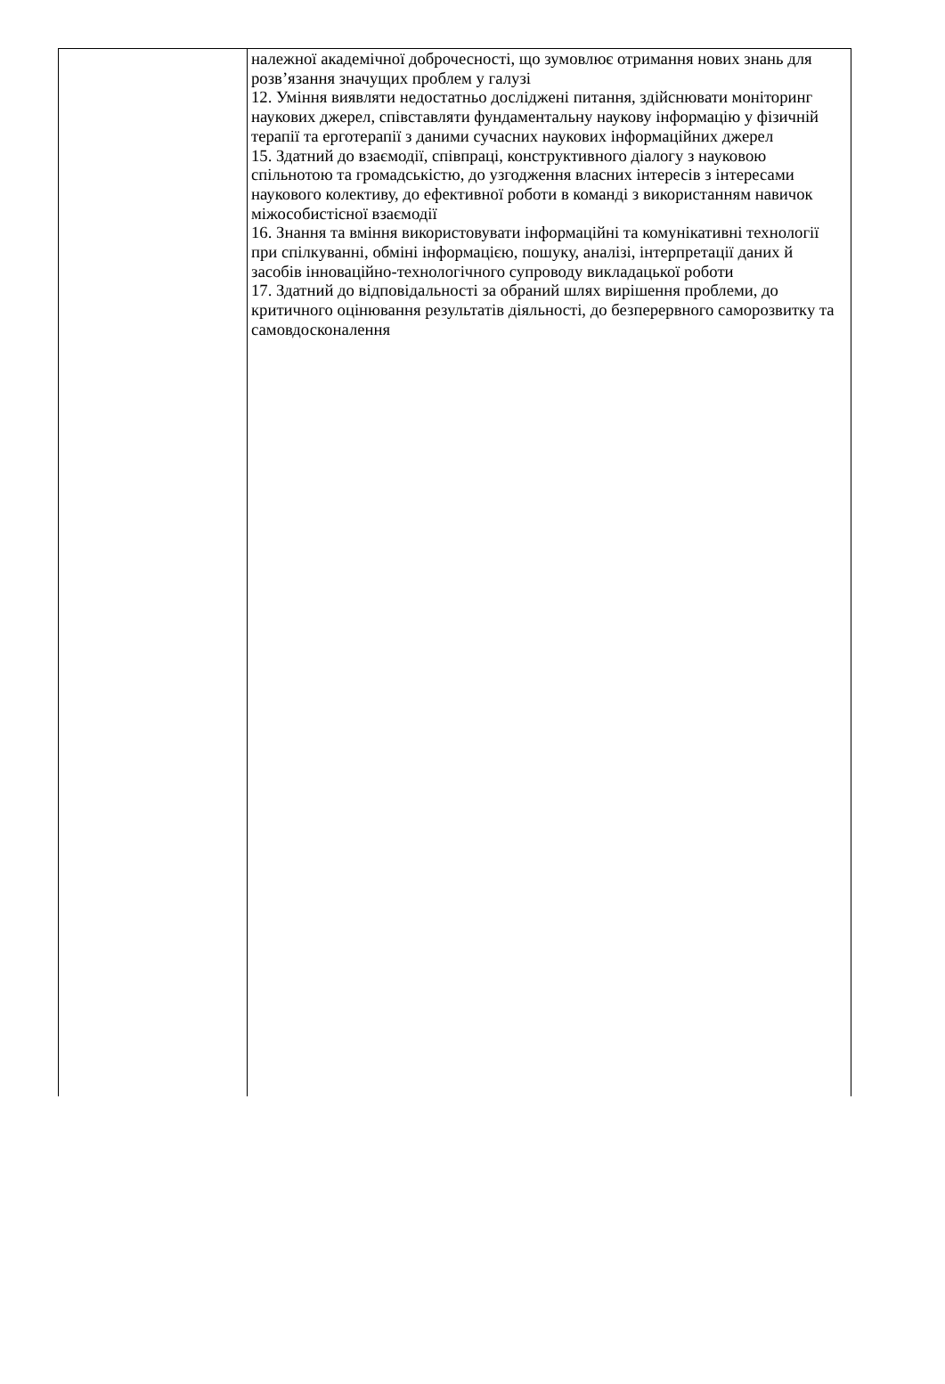| | належної академічної доброчесності, що зумовлює отримання нових знань для розв’язання значущих проблем у галузі 12. Уміння виявляти недостатньо досліджені питання, здійснювати моніторинг наукових джерел, співставляти фундаментальну наукову інформацію у фізичній терапії та ерготерапії з даними сучасних наукових інформаційних джерел 15. Здатний до взаємодії, співпраці, конструктивного діалогу з науковою спільнотою та громадськістю, до узгодження власних інтересів з інтересами наукового колективу, до ефективної роботи в команді з використанням навичок міжособистісної взаємодії 16. Знання та вміння використовувати інформаційні та комунікативні технології при спілкуванні, обміні інформацією, пошуку, аналізі, інтерпретації даних й засобів інноваційно-технологічного супроводу викладацької роботи 17. Здатний до відповідальності за обраний шлях вирішення проблеми, до критичного оцінювання результатів діяльності, до безперервного саморозвитку та самовдосконалення |